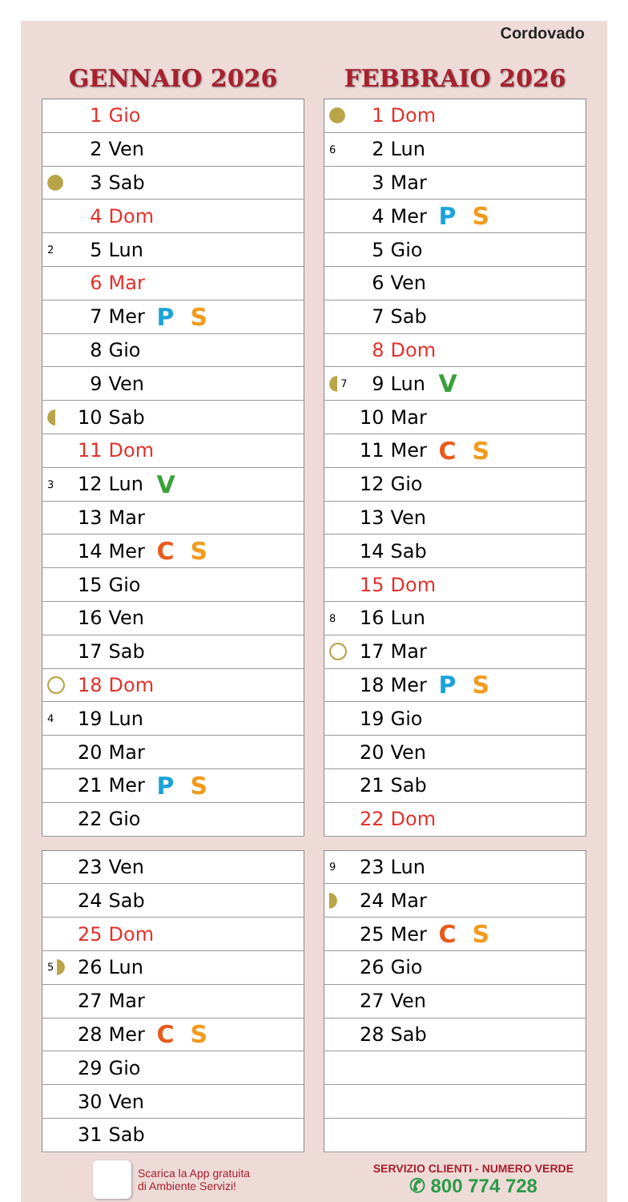Cordovado
GENNAIO 2026
| | 1 | Gio | |
| | 2 | Ven | |
| | 3 | Sab | |
| | 4 | Dom | |
| 2 | 5 | Lun | |
| | 6 | Mar | |
| | 7 | Mer | P S |
| | 8 | Gio | |
| | 9 | Ven | |
| | 10 | Sab | |
| | 11 | Dom | |
| 3 | 12 | Lun | V |
| | 13 | Mar | |
| | 14 | Mer | C S |
| | 15 | Gio | |
| | 16 | Ven | |
| | 17 | Sab | |
| | 18 | Dom | |
| 4 | 19 | Lun | |
| | 20 | Mar | |
| | 21 | Mer | P S |
| | 22 | Gio | |
| | 23 | Ven | |
| | 24 | Sab | |
| | 25 | Dom | |
| 5 | 26 | Lun | |
| | 27 | Mar | |
| | 28 | Mer | C S |
| | 29 | Gio | |
| | 30 | Ven | |
| | 31 | Sab | |
FEBBRAIO 2026
| | 1 | Dom | |
| 6 | 2 | Lun | |
| | 3 | Mar | |
| | 4 | Mer | P S |
| | 5 | Gio | |
| | 6 | Ven | |
| | 7 | Sab | |
| | 8 | Dom | |
| 7 | 9 | Lun | V |
| | 10 | Mar | |
| | 11 | Mer | C S |
| | 12 | Gio | |
| | 13 | Ven | |
| | 14 | Sab | |
| | 15 | Dom | |
| 8 | 16 | Lun | |
| | 17 | Mar | |
| | 18 | Mer | P S |
| | 19 | Gio | |
| | 20 | Ven | |
| | 21 | Sab | |
| | 22 | Dom | |
| 9 | 23 | Lun | |
| | 24 | Mar | |
| | 25 | Mer | C S |
| | 26 | Gio | |
| | 27 | Ven | |
| | 28 | Sab | |
Scarica la App gratuita
di Ambiente Servizi!
SERVIZIO CLIENTI - NUMERO VERDE
✆ 800 774 728